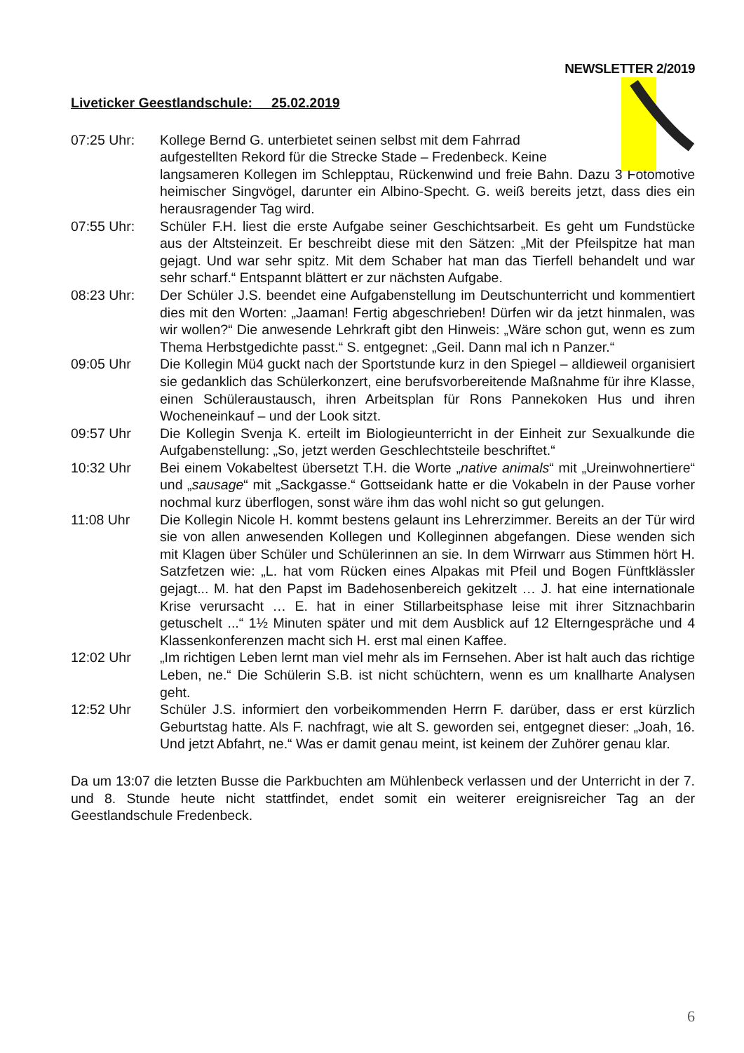NEWSLETTER 2/2019
Liveticker Geestlandschule: 25.02.2019
07:25 Uhr: Kollege Bernd G. unterbietet seinen selbst mit dem Fahrrad
aufgestellten Rekord für die Strecke Stade – Fredenbeck. Keine
langsameren Kollegen im Schlepptau, Rückenwind und freie Bahn. Dazu 3 Fotomotive heimischer Singvögel, darunter ein Albino-Specht. G. weiß bereits jetzt, dass dies ein herausragender Tag wird.
07:55 Uhr: Schüler F.H. liest die erste Aufgabe seiner Geschichtsarbeit. Es geht um Fundstücke aus der Altsteinzeit. Er beschreibt diese mit den Sätzen: „Mit der Pfeilspitze hat man gejagt. Und war sehr spitz. Mit dem Schaber hat man das Tierfell behandelt und war sehr scharf.“ Entspannt blättert er zur nächsten Aufgabe.
08:23 Uhr: Der Schüler J.S. beendet eine Aufgabenstellung im Deutschunterricht und kommentiert dies mit den Worten: „Jaaman! Fertig abgeschrieben! Dürfen wir da jetzt hinmalen, was wir wollen?“ Die anwesende Lehrkraft gibt den Hinweis: „Wäre schon gut, wenn es zum Thema Herbstgedichte passt.“ S. entgegnet: „Geil. Dann mal ich n Panzer.“
09:05 Uhr Die Kollegin Mü4 guckt nach der Sportstunde kurz in den Spiegel – alldieweil organisiert sie gedanklich das Schülerkonzert, eine berufsvorbereitende Maßnahme für ihre Klasse, einen Schüleraustausch, ihren Arbeitsplan für Rons Pannekoken Hus und ihren Wocheneinkauf – und der Look sitzt.
09:57 Uhr Die Kollegin Svenja K. erteilt im Biologieunterricht in der Einheit zur Sexualkunde die Aufgabenstellung: „So, jetzt werden Geschlechtsteile beschriftet.“
10:32 Uhr Bei einem Vokabeltest übersetzt T.H. die Worte „native animals“ mit „Ureinwohnertiere“ und „sausage“ mit „Sackgasse.“ Gottseidank hatte er die Vokabeln in der Pause vorher nochmal kurz überflogen, sonst wäre ihm das wohl nicht so gut gelungen.
11:08 Uhr Die Kollegin Nicole H. kommt bestens gelaunt ins Lehrerzimmer. Bereits an der Tür wird sie von allen anwesenden Kollegen und Kolleginnen abgefangen. Diese wenden sich mit Klagen über Schüler und Schülerinnen an sie. In dem Wirrwarr aus Stimmen hört H. Satzfetzen wie: „L. hat vom Rücken eines Alpakas mit Pfeil und Bogen Fünftklässler gejagt... M. hat den Papst im Badehosenbereich gekitzelt … J. hat eine internationale Krise verursacht … E. hat in einer Stillarbeitsphase leise mit ihrer Sitznachbarin getuschelt ...“ 1½ Minuten später und mit dem Ausblick auf 12 Elterngespräche und 4 Klassenkonferenzen macht sich H. erst mal einen Kaffee.
12:02 Uhr „Im richtigen Leben lernt man viel mehr als im Fernsehen. Aber ist halt auch das richtige Leben, ne.“ Die Schülerin S.B. ist nicht schüchtern, wenn es um knallharte Analysen geht.
12:52 Uhr Schüler J.S. informiert den vorbeikommenden Herrn F. darüber, dass er erst kürzlich Geburtstag hatte. Als F. nachfragt, wie alt S. geworden sei, entgegnet dieser: „Joah, 16. Und jetzt Abfahrt, ne.“ Was er damit genau meint, ist keinem der Zuhörer genau klar.
Da um 13:07 die letzten Busse die Parkbuchten am Mühlenbeck verlassen und der Unterricht in der 7. und 8. Stunde heute nicht stattfindet, endet somit ein weiterer ereignisreicher Tag an der Geestlandschule Fredenbeck.
6